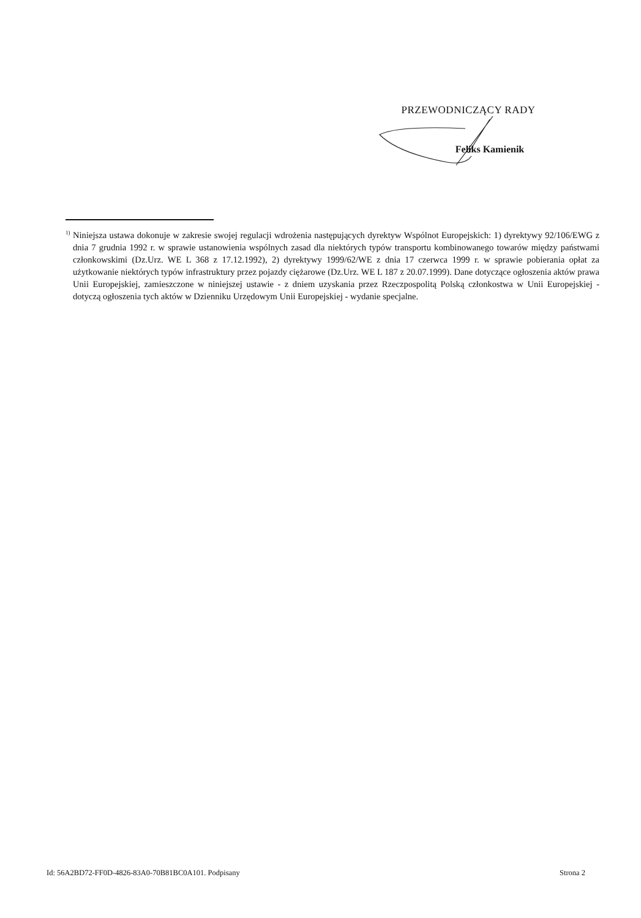PRZEWODNICZĄCY RADY
Feliks Kamienik
<sup>1)</sup> Niniejsza ustawa dokonuje w zakresie swojej regulacji wdrożenia następujących dyrektyw Wspólnot Europejskich: 1) dyrektywy 92/106/EWG z dnia 7 grudnia 1992 r. w sprawie ustanowienia wspólnych zasad dla niektórych typów transportu kombinowanego towarów między państwami członkowskimi (Dz.Urz. WE L 368 z 17.12.1992), 2) dyrektywy 1999/62/WE z dnia 17 czerwca 1999 r. w sprawie pobierania opłat za użytkowanie niektórych typów infrastruktury przez pojazdy ciężarowe (Dz.Urz. WE L 187 z 20.07.1999). Dane dotyczące ogłoszenia aktów prawa Unii Europejskiej, zamieszczone w niniejszej ustawie - z dniem uzyskania przez Rzeczpospolitą Polską członkostwa w Unii Europejskiej - dotyczą ogłoszenia tych aktów w Dzienniku Urzędowym Unii Europejskiej - wydanie specjalne.
Id: 56A2BD72-FF0D-4826-83A0-70B81BC0A101. Podpisany Strona 2